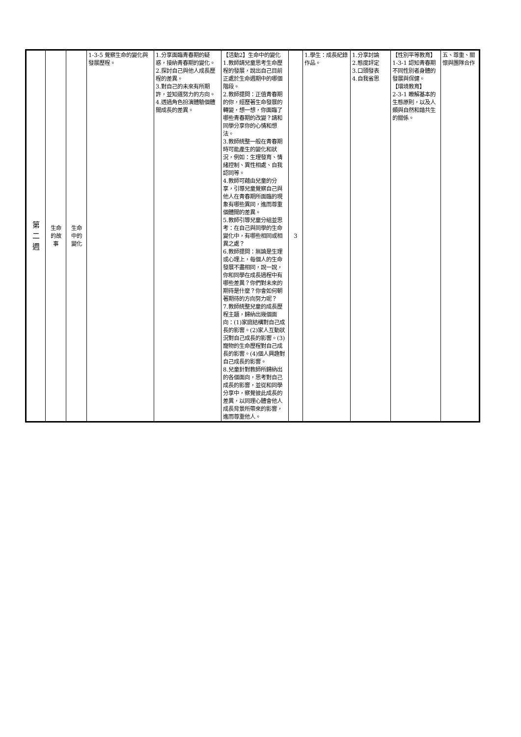| 第 二 週 | 生命 的故 事 | 生命 中的 變化 | 1-3-5 覺察生命的變化與發展歷程。 | 1.分享面臨青春期的疑惑，接納青春期的變化。 2.探討自己與他人成長歷程的差異。 3.對自己的未來有所期許，並知道努力的方向。 4.透過角色扮演體驗個體間成長的差異。 | 【活動2】生命中的變化 1.教師請兒童思考生命歷程的發展，說出自己目前正處於生命週期中的哪個階段。 2.教師提問：正值青春期的你，經歷著生命發展的轉變，想一想，你面臨了哪些青春期的改變？請和同學分享你的心情和想法。 3.教師統整一般在青春期時可能產生的變化和狀況，例如：生理發育、情緒控制、異性相處、自我認同等。 4.教師可藉由兒童的分享，引導兒童覺察自己與他人在青春期所面臨的現象有哪些異同，進而尊重個體間的差異。 5.教師引導兒童分組並思考：在自己與同學的生命變化中，有哪些相同或相異之處？ 6.教師提問：無論是生理或心理上，每個人的生命發展不盡相同，說一說，你和同學在成長過程中有哪些差異？你們對未來的期待是什麼？你會如何朝著期待的方向努力呢？ 7.教師統整兒童的成長歷程主題，歸納出幾個面向：(1)家庭結構對自己成長的影響。(2)家人互動狀況對自己成長的影響。(3)寵物的生命歷程對自己成長的影響。(4)個人興趣對自己成長的影響。 8.兒童針對教師所歸納出的各個面向，思考對自己成長的影響，並從和同學分享中，察覺彼此成長的差異，以同理心體會他人成長背景所帶來的影響，進而尊重他人。 | 3 | 1.學生：成長紀錄作品。 | 1.分享討論 2.態度評定 3.口頭發表 4.自我省思 | 【性別平等教育】 1-3-1 認知青春期不同性別者身體的發展與保健。 【環境教育】 2-3-1 瞭解基本的生態原則，以及人類與自然和諧共生的關係。 | 五、尊重、關懷與團隊合作 |